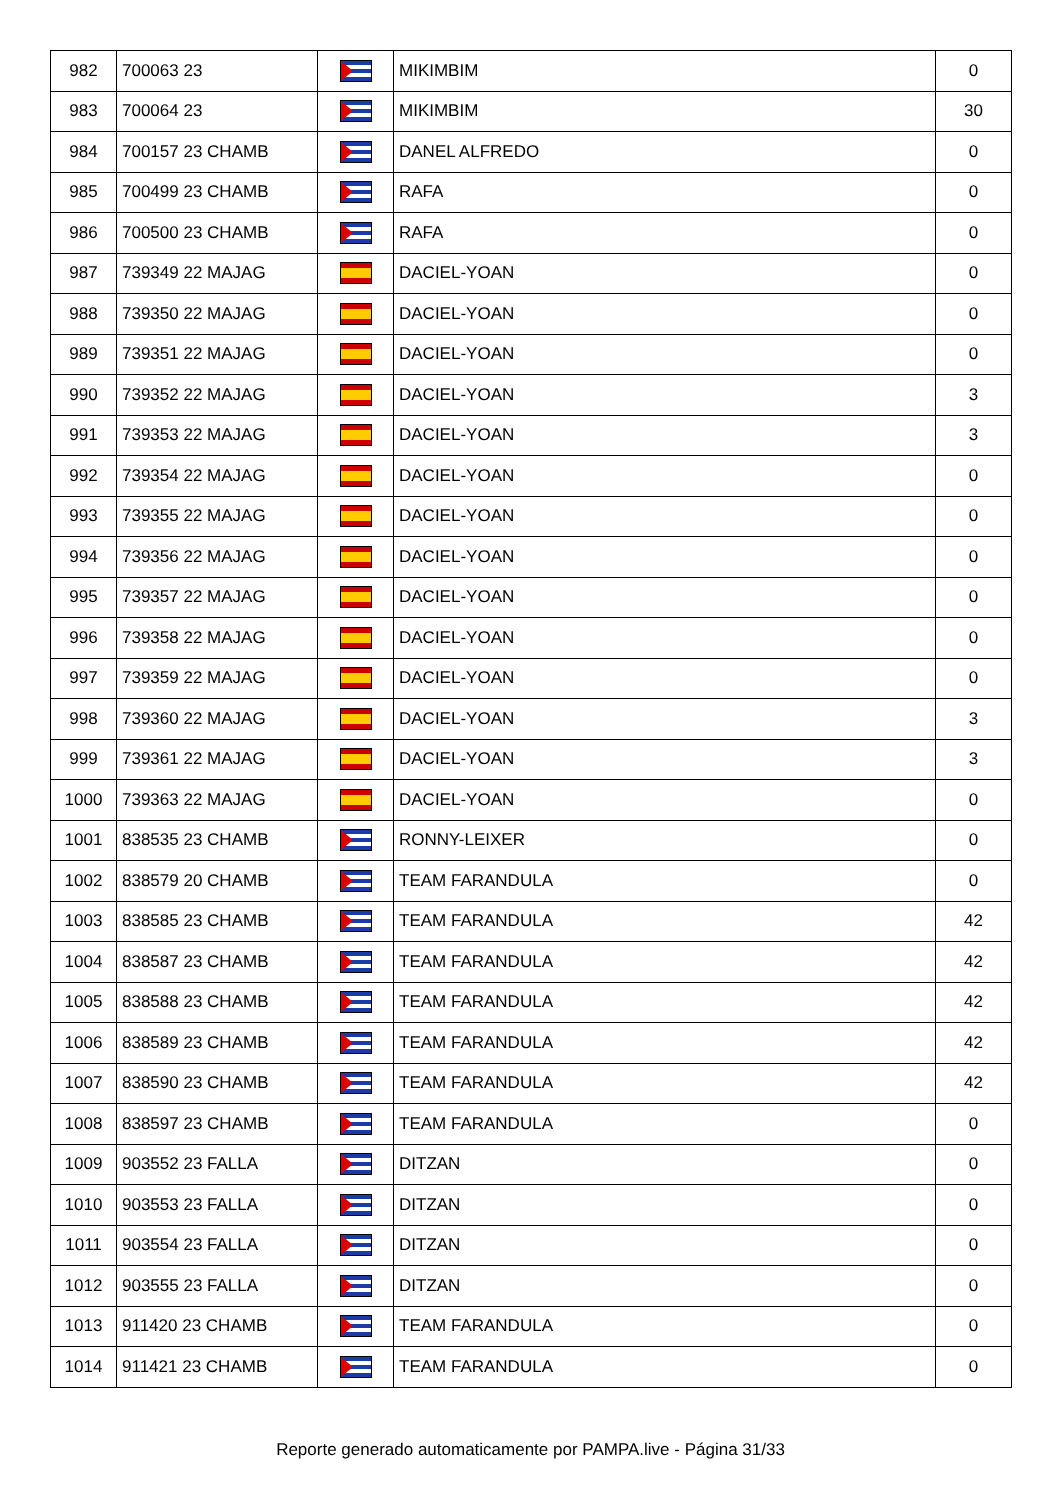| 982 | 700063 23 | | MIKIMBIM | 0 |
| 983 | 700064 23 | | MIKIMBIM | 30 |
| 984 | 700157 23 CHAMB | | DANEL ALFREDO | 0 |
| 985 | 700499 23 CHAMB | | RAFA | 0 |
| 986 | 700500 23 CHAMB | | RAFA | 0 |
| 987 | 739349 22 MAJAG | | DACIEL-YOAN | 0 |
| 988 | 739350 22 MAJAG | | DACIEL-YOAN | 0 |
| 989 | 739351 22 MAJAG | | DACIEL-YOAN | 0 |
| 990 | 739352 22 MAJAG | | DACIEL-YOAN | 3 |
| 991 | 739353 22 MAJAG | | DACIEL-YOAN | 3 |
| 992 | 739354 22 MAJAG | | DACIEL-YOAN | 0 |
| 993 | 739355 22 MAJAG | | DACIEL-YOAN | 0 |
| 994 | 739356 22 MAJAG | | DACIEL-YOAN | 0 |
| 995 | 739357 22 MAJAG | | DACIEL-YOAN | 0 |
| 996 | 739358 22 MAJAG | | DACIEL-YOAN | 0 |
| 997 | 739359 22 MAJAG | | DACIEL-YOAN | 0 |
| 998 | 739360 22 MAJAG | | DACIEL-YOAN | 3 |
| 999 | 739361 22 MAJAG | | DACIEL-YOAN | 3 |
| 1000 | 739363 22 MAJAG | | DACIEL-YOAN | 0 |
| 1001 | 838535 23 CHAMB | | RONNY-LEIXER | 0 |
| 1002 | 838579 20 CHAMB | | TEAM FARANDULA | 0 |
| 1003 | 838585 23 CHAMB | | TEAM FARANDULA | 42 |
| 1004 | 838587 23 CHAMB | | TEAM FARANDULA | 42 |
| 1005 | 838588 23 CHAMB | | TEAM FARANDULA | 42 |
| 1006 | 838589 23 CHAMB | | TEAM FARANDULA | 42 |
| 1007 | 838590 23 CHAMB | | TEAM FARANDULA | 42 |
| 1008 | 838597 23 CHAMB | | TEAM FARANDULA | 0 |
| 1009 | 903552 23 FALLA | | DITZAN | 0 |
| 1010 | 903553 23 FALLA | | DITZAN | 0 |
| 1011 | 903554 23 FALLA | | DITZAN | 0 |
| 1012 | 903555 23 FALLA | | DITZAN | 0 |
| 1013 | 911420 23 CHAMB | | TEAM FARANDULA | 0 |
| 1014 | 911421 23 CHAMB | | TEAM FARANDULA | 0 |
Reporte generado automaticamente por PAMPA.live - Página 31/33